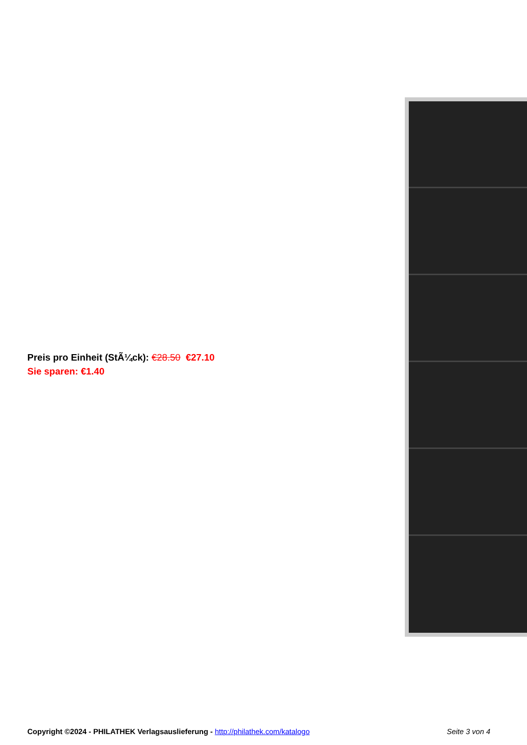Preis pro Einheit (StÃ¼ck): €28.50 €27.10
Sie sparen: €1.40
Copyright ©2024 - PHILATHEK Verlagsauslieferung - http://philathek.com/katalogo Seite 3 von 4